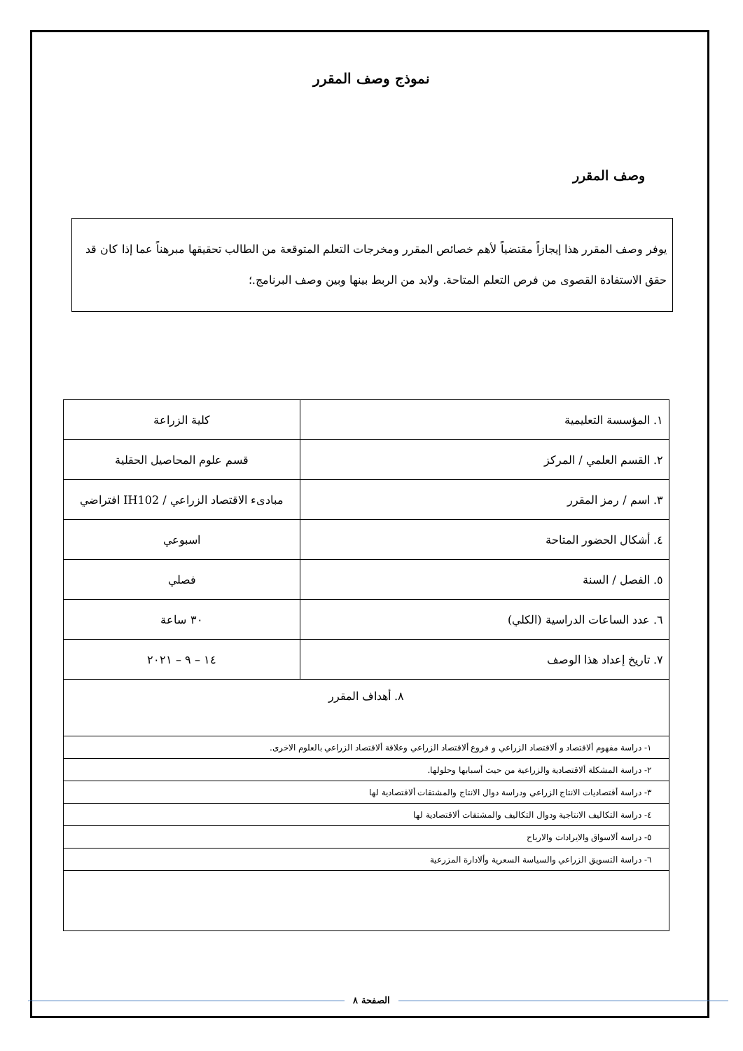نموذج وصف المقرر
وصف المقرر
يوفر وصف المقرر هذا إيجازاً مقتضياً لأهم خصائص المقرر ومخرجات التعلم المتوقعة من الطالب تحقيقها مبرهناً عما إذا كان قد حقق الاستفادة القصوى من فرص التعلم المتاحة. ولابد من الربط بينها وبين وصف البرنامج.؛
| ١. المؤسسة التعليمية | كلية الزراعة |
| ٢. القسم العلمي / المركز | قسم علوم المحاصيل الحقلية |
| ٣. اسم / رمز المقرر | مبادىء الاقتصاد الزراعي / IH102 افتراضي |
| ٤. أشكال الحضور المتاحة | اسبوعي |
| ٥. الفصل / السنة | فصلي |
| ٦. عدد الساعات الدراسية (الكلي) | ٣٠ ساعة |
| ٧. تاريخ إعداد هذا الوصف | ١٤ – ٩ – ٢٠٢١ |
| ٨. أهداف المقرر | |
| ١- دراسة مفهوم ألاقتصاد و ألاقتصاد الزراعي و فروع ألاقتصاد الزراعي وعلاقة ألاقتصاد الزراعي بالعلوم الاخرى. | |
| ٢- دراسة المشكلة ألاقتصادية والزراعية من حيث أسبابها وحلولها. | |
| ٣- دراسة أقتصاديات الانتاج الزراعي ودراسة دوال الانتاج والمشتقات ألاقتصادية لها | |
| ٤- دراسة التكاليف الانتاجية ودوال التكاليف والمشتقات ألاقتصادية لها | |
| ٥- دراسة ألاسواق والايرادات والارباح | |
| ٦- دراسة التسويق الزراعي والسياسة السعرية وألادارة المزرعية | |
الصفحة ٨